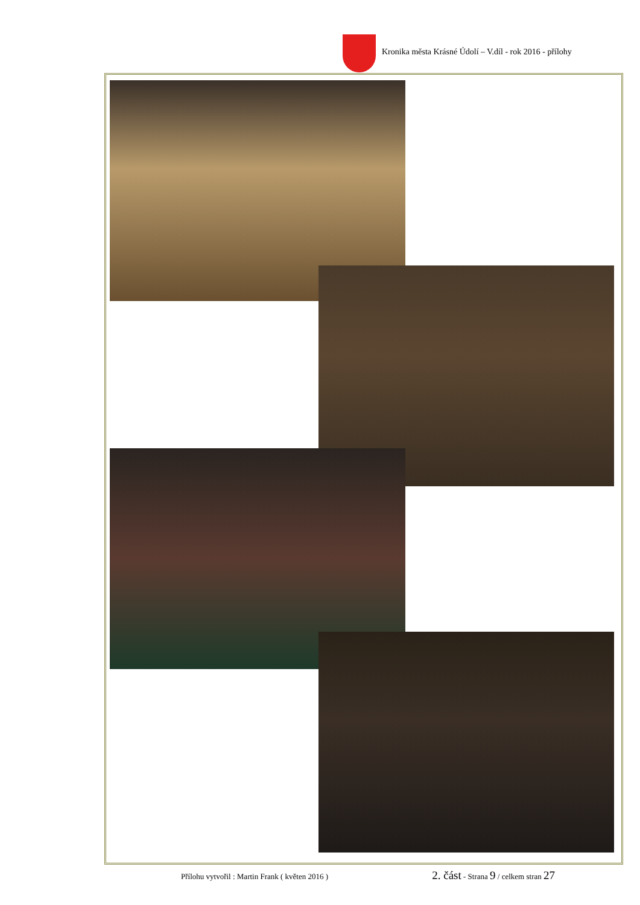Kronika města Krásné Údolí – V.díl - rok 2016 - přílohy
Přílohu vytvořil : Martin Frank ( květen 2016 ) 2. část - Strana 9 / celkem stran 27